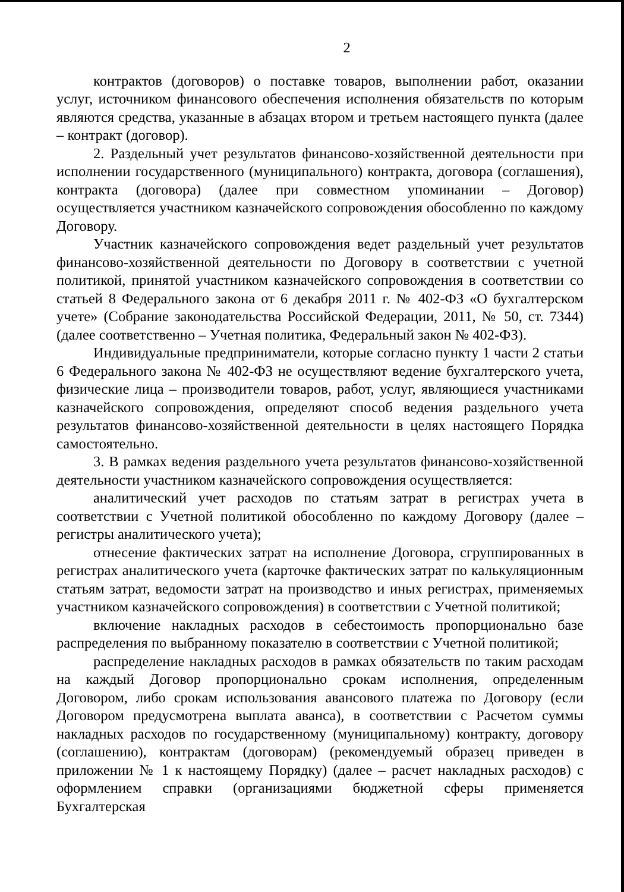2
контрактов (договоров) о поставке товаров, выполнении работ, оказании услуг, источником финансового обеспечения исполнения обязательств по которым являются средства, указанные в абзацах втором и третьем настоящего пункта (далее – контракт (договор).
2. Раздельный учет результатов финансово-хозяйственной деятельности при исполнении государственного (муниципального) контракта, договора (соглашения), контракта (договора) (далее при совместном упоминании – Договор) осуществляется участником казначейского сопровождения обособленно по каждому Договору.
Участник казначейского сопровождения ведет раздельный учет результатов финансово-хозяйственной деятельности по Договору в соответствии с учетной политикой, принятой участником казначейского сопровождения в соответствии со статьей 8 Федерального закона от 6 декабря 2011 г. № 402-ФЗ «О бухгалтерском учете» (Собрание законодательства Российской Федерации, 2011, № 50, ст. 7344) (далее соответственно – Учетная политика, Федеральный закон № 402-ФЗ).
Индивидуальные предприниматели, которые согласно пункту 1 части 2 статьи 6 Федерального закона № 402-ФЗ не осуществляют ведение бухгалтерского учета, физические лица – производители товаров, работ, услуг, являющиеся участниками казначейского сопровождения, определяют способ ведения раздельного учета результатов финансово-хозяйственной деятельности в целях настоящего Порядка самостоятельно.
3. В рамках ведения раздельного учета результатов финансово-хозяйственной деятельности участником казначейского сопровождения осуществляется:
аналитический учет расходов по статьям затрат в регистрах учета в соответствии с Учетной политикой обособленно по каждому Договору (далее – регистры аналитического учета);
отнесение фактических затрат на исполнение Договора, сгруппированных в регистрах аналитического учета (карточке фактических затрат по калькуляционным статьям затрат, ведомости затрат на производство и иных регистрах, применяемых участником казначейского сопровождения) в соответствии с Учетной политикой;
включение накладных расходов в себестоимость пропорционально базе распределения по выбранному показателю в соответствии с Учетной политикой;
распределение накладных расходов в рамках обязательств по таким расходам на каждый Договор пропорционально срокам исполнения, определенным Договором, либо срокам использования авансового платежа по Договору (если Договором предусмотрена выплата аванса), в соответствии с Расчетом суммы накладных расходов по государственному (муниципальному) контракту, договору (соглашению), контрактам (договорам) (рекомендуемый образец приведен в приложении № 1 к настоящему Порядку) (далее – расчет накладных расходов) с оформлением справки (организациями бюджетной сферы применяется Бухгалтерская